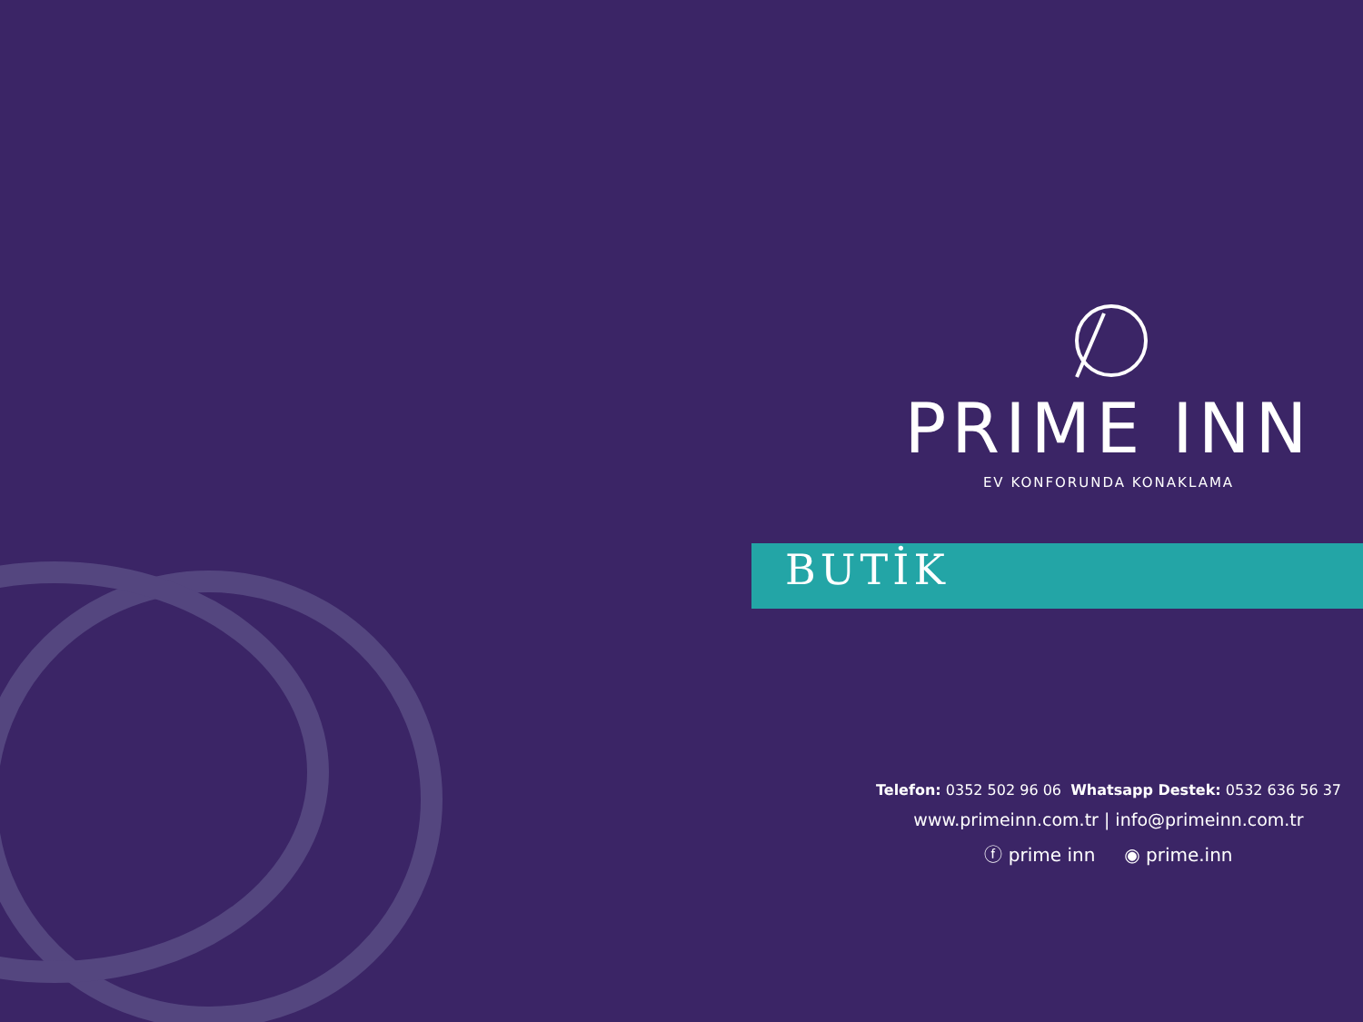PRIME INN
EV KONFORUNDA KONAKLAMA
BUTİK
Telefon: 0352 502 96 06 Whatsapp Destek: 0532 636 56 37
www.primeinn.com.tr | info@primeinn.com.tr
ⓕ prime inn ◉ prime.inn